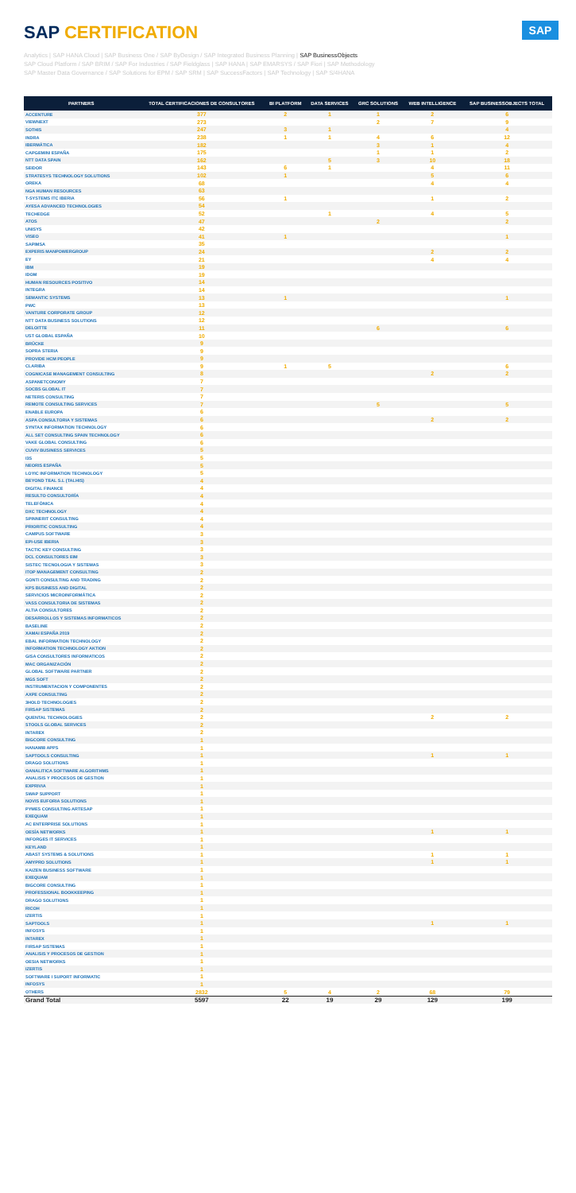SAP CERTIFICATION
SAP
Analytics | SAP HANA Cloud | SAP Business One / SAP ByDesign / SAP Integrated Business Planning | SAP BusinessObjects
SAP Cloud Platform / SAP BRIM / SAP For Industries / SAP Fieldglass | SAP HANA | SAP EMARSYS / SAP Fiori | SAP Methodology
SAP Master Data Governance / SAP Solutions for EPM / SAP SRM | SAP SuccessFactors | SAP Technology | SAP S/4HANA
| PARTNERS | TOTAL CERTIFICACIONES DE CONSULTORES | BI PLATFORM | DATA SERVICES | GRC SOLUTIONS | WEB INTELLIGENCE | SAP BUSINESSOBJECTS TOTAL |
| --- | --- | --- | --- | --- | --- | --- |
| ACCENTURE | 377 | 2 | 1 | 1 | 2 | 6 |
| VIEWNEXT | 273 | | | 2 | 7 | 9 |
| SOTHIS | 247 | 3 | 1 | | | 4 |
| INDRA | 238 | 1 | 1 | 4 | 6 | 12 |
| IBERMÁTICA | 182 | | | 3 | 1 | 4 |
| CAPGEMINI ESPAÑA | 175 | | | 1 | 1 | 2 |
| NTT DATA SPAIN | 162 | | 5 | 3 | 10 | 18 |
| SEIDOR | 143 | 6 | 1 | | 4 | 11 |
| STRATESYS TECHNOLOGY SOLUTIONS | 102 | 1 | | | 5 | 6 |
| OREKA | 68 | | | | 4 | 4 |
| NGA HUMAN RESOURCES | 63 | | | | | |
| T-SYSTEMS ITC IBERIA | 56 | 1 | | | 1 | 2 |
| AYESA ADVANCED TECHNOLOGIES | 54 | | | | | |
| TECHEDGE | 52 | | 1 | | 4 | 5 |
| ATOS | 47 | | | 2 | | 2 |
| UNISYS | 42 | | | | | |
| VISEO | 41 | 1 | | | | 1 |
| SAPIMSA | 35 | | | | | |
| EXPERIS MANPOWERGROUP | 24 | | | | 2 | 2 |
| EY | 21 | | | | 4 | 4 |
| IBM | 19 | | | | | |
| IDOM | 19 | | | | | |
| HUMAN RESOURCES POSITIVO | 14 | | | | | |
| INTEGRA | 14 | | | | | |
| SEMANTIC SYSTEMS | 13 | 1 | | | | 1 |
| PWC | 13 | | | | | |
| VANTURE CORPORATE GROUP | 12 | | | | | |
| NTT DATA BUSINESS SOLUTIONS | 12 | | | | | |
| DELOITTE | 11 | | | 6 | | 6 |
| UST GLOBAL ESPAÑA | 10 | | | | | |
| BRÜCKE | 9 | | | | | |
| SOPRA STERIA | 9 | | | | | |
| PROVIDE HCM PEOPLE | 9 | | | | | |
| CLARIBA | 9 | 1 | 5 | | | 6 |
| COGNICASE MANAGEMENT CONSULTING | 8 | | | | 2 | 2 |
| ASPANETCONOMY | 7 | | | | | |
| SOCBS GLOBAL IT | 7 | | | | | |
| NETERIS CONSULTING | 7 | | | | | |
| REMOTE CONSULTING SERVICES | 7 | | | 5 | | 5 |
| ENABLE EUROPA | 6 | | | | | |
| ASPA CONSULTORIA Y SISTEMAS | 6 | | | | 2 | 2 |
| SYNTAX INFORMATION TECHNOLOGY | 6 | | | | | |
| ALL SET CONSULTING SPAIN TECHNOLOGY | 6 | | | | | |
| VAKE GLOBAL CONSULTING | 6 | | | | | |
| CUVIV BUSINESS SERVICES | 5 | | | | | |
| I3S | 5 | | | | | |
| NEORIS ESPAÑA | 5 | | | | | |
| LOYIC INFORMATION TECHNOLOGY | 5 | | | | | |
| BEYOND TEAL S.L (TALHIS) | 4 | | | | | |
| DIGITAL FINANCE | 4 | | | | | |
| RESULTO CONSULTORÍA | 4 | | | | | |
| TELEFÓNICA | 4 | | | | | |
| DXC TECHNOLOGY | 4 | | | | | |
| SPINNERIT CONSULTING | 4 | | | | | |
| PRIORITIC CONSULTING | 4 | | | | | |
| CAMPUS SOFTWARE | 3 | | | | | |
| EPI-USE IBERIA | 3 | | | | | |
| TACTIC KEY CONSULTING | 3 | | | | | |
| DCL CONSULTORES EIM | 3 | | | | | |
| SISTEC TECNOLOGIA Y SISTEMAS | 3 | | | | | |
| ITOP MANAGEMENT CONSULTING | 2 | | | | | |
| GONTI CONSULTING AND TRADING | 2 | | | | | |
| KPS BUSINESS AND DIGITAL | 2 | | | | | |
| SERVICIOS MICROINFORMÁTICA | 2 | | | | | |
| VASS CONSULTORIA DE SISTEMAS | 2 | | | | | |
| ALTIA CONSULTORES | 2 | | | | | |
| DESARROLLOS Y SISTEMAS INFORMATICOS | 2 | | | | | |
| BASELINE | 2 | | | | | |
| XAMAI ESPAÑA 2019 | 2 | | | | | |
| EBAL INFORMATION TECHNOLOGY | 2 | | | | | |
| INFORMATION TECHNOLOGY AKTION | 2 | | | | | |
| GISA CONSULTORES INFORMATICOS | 2 | | | | | |
| MAC ORGANIZACIÓN | 2 | | | | | |
| GLOBAL SOFTWARE PARTNER | 2 | | | | | |
| MGS SOFT | 2 | | | | | |
| INSTRUMENTACION Y COMPONENTES | 2 | | | | | |
| AXPE CONSULTING | 2 | | | | | |
| 3HOLD TECHNOLOGIES | 2 | | | | | |
| FIRSAP SISTEMAS | 2 | | | | | |
| QUENTAL TECHNOLOGIES | 2 | | | | 2 | 2 |
| STOOLS GLOBAL SERVICES | 2 | | | | | |
| INTAREX | 2 | | | | | |
| BIGCORE CONSULTING | 1 | | | | | |
| HANAMI8 APPS | 1 | | | | | |
| SAPTOOLS CONSULTING | 1 | | | | 1 | 1 |
| DRAGO SOLUTIONS | 1 | | | | | |
| OANALITICA SOFTWARE ALGORITHMS | 1 | | | | | |
| ANALISIS Y PROCESOS DE GESTION | 1 | | | | | |
| EXPRIVIA | 1 | | | | | |
| SWAP SUPPORT | 1 | | | | | |
| NOVIS EUFORIA SOLUTIONS | 1 | | | | | |
| PYMES CONSULTING ARTESAP | 1 | | | | | |
| EXEQUAM | 1 | | | | | |
| AC ENTERPRISE SOLUTIONS | 1 | | | | | |
| OESÍA NETWORKS | 1 | | | | 1 | 1 |
| INFORGES IT SERVICES | 1 | | | | | |
| KEYLAND | 1 | | | | | |
| ABAST SYSTEMS & SOLUTIONS | 1 | | | | 1 | 1 |
| AMYPRO SOLUTIONS | 1 | | | | 1 | 1 |
| KAIZEN BUSINESS SOFTWARE | 1 | | | | | |
| EXEQUAM | 1 | | | | | |
| BIGCORE CONSULTING | 1 | | | | | |
| PROFESSIONAL BOOKKEEPING | 1 | | | | | |
| DRAGO SOLUTIONS | 1 | | | | | |
| RICOH | 1 | | | | | |
| IZERTIS | 1 | | | | | |
| SAPTOOLS | 1 | | | | 1 | 1 |
| INFOSYS | 1 | | | | | |
| INTAREX | 1 | | | | | |
| FIRSAP SISTEMAS | 1 | | | | | |
| ANALISIS Y PROCESOS DE GESTION | 1 | | | | | |
| OESIA NETWORKS | 1 | | | | | |
| IZERTIS | 1 | | | | | |
| SOFTWARE I SUPORT INFORMATIC | 1 | | | | | |
| INFOSYS | 1 | | | | | |
| OTHERS | 2832 | 5 | 4 | 2 | 68 | 79 |
| Grand Total | 5597 | 22 | 19 | 29 | 129 | 199 |